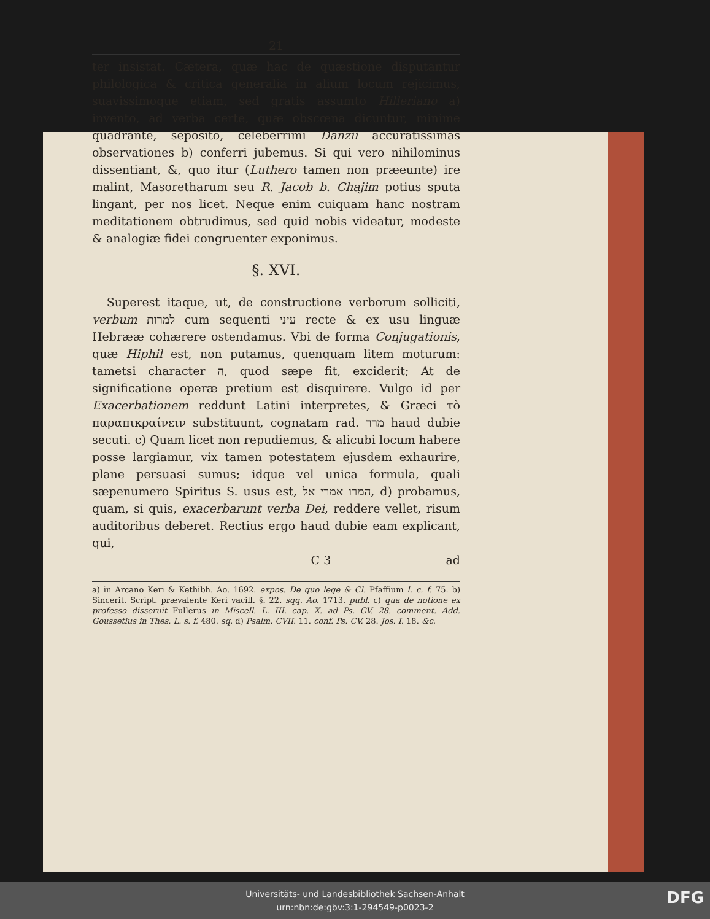21
ter insistat. Cætera, quæ hac de quæstione disputantur philologica & critica generalia in alium locum rejicimus, suavissimoque etiam, sed gratis assumto Hilleriano a) invento, ad verba certe, quæ obscœna dicuntur, minime quadrante, seposito, celeberrimi Danzii accuratissimas observationes b) conferri jubemus. Si qui vero nihilominus dissentiant, &, quo itur (Luthero tamen non præeunte) ire malint, Masoretharum seu R. Jacob b. Chajim potius sputa lingant, per nos licet. Neque enim cuiquam hanc nostram meditationem obtrudimus, sed quid nobis videatur, modeste & analogiæ fidei congruenter exponimus.
§. XVI.
Superest itaque, ut, de constructione verborum solliciti, verbum למרות cum sequenti עיני recte & ex usu linguæ Hebrææ cohærere ostendamus. Vbi de forma Conjugationis, quæ Hiphil est, non putamus, quenquam litem moturum: tametsi character ה, quod sæpe fit, exciderit; At de significatione operæ pretium est disquirere. Vulgo id per Exacerbationem reddunt Latini interpretes, & Græci τὸ παραπικραίνειν substituunt, cognatam rad. מרר haud dubie secuti. c) Quam licet non repudiemus, & alicubi locum habere posse largiamur, vix tamen potestatem ejusdem exhaurire, plane persuasi sumus; idque vel unica formula, quali sæpenumero Spiritus S. usus est, המרו אמרי אל, d) probamus, quam, si quis, exacerbarunt verba Dei, reddere vellet, risum auditoribus deberet. Rectius ergo haud dubie eam explicant, qui,
C 3 ad
a) in Arcano Keri & Kethibh. Ao. 1692. expos. De quo lege & Cl. Pfaffium l. c. f. 75. b) Sincerit. Script. prævalente Keri vacill. §. 22. sqq. Ao. 1713. publ. c) qua de notione ex professo disseruit Fullerus in Miscell. L. III. cap. X. ad Ps. CV. 28. comment. Add. Goussetius in Thes. L. s. f. 480. sq. d) Psalm. CVII. 11. conf. Ps. CV. 28. Jos. I. 18. &c.
Universitäts- und Landesbibliothek Sachsen-Anhalt
urn:nbn:de:gbv:3:1-294549-p0023-2
DFG